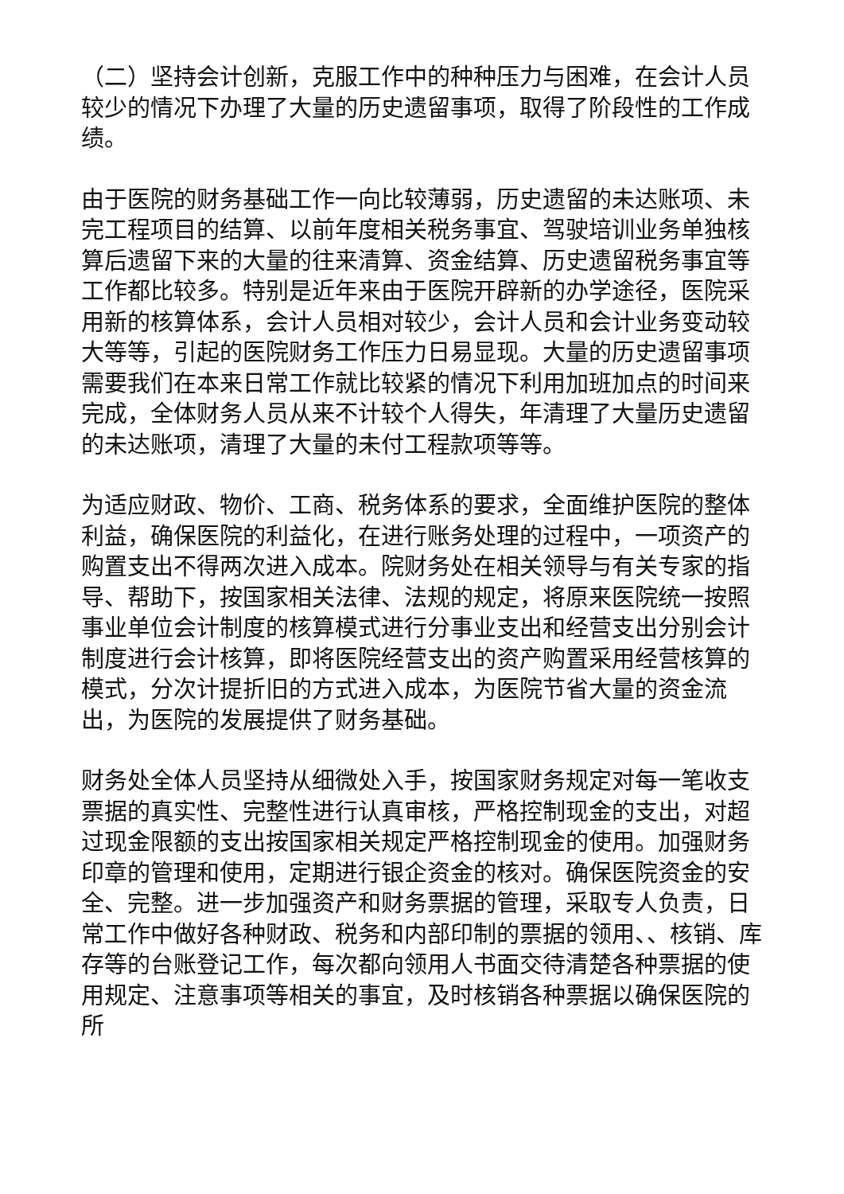（二）坚持会计创新，克服工作中的种种压力与困难，在会计人员较少的情况下办理了大量的历史遗留事项，取得了阶段性的工作成绩。
由于医院的财务基础工作一向比较薄弱，历史遗留的未达账项、未完工程项目的结算、以前年度相关税务事宜、驾驶培训业务单独核算后遗留下来的大量的往来清算、资金结算、历史遗留税务事宜等工作都比较多。特别是近年来由于医院开辟新的办学途径，医院采用新的核算体系，会计人员相对较少，会计人员和会计业务变动较大等等，引起的医院财务工作压力日易显现。大量的历史遗留事项需要我们在本来日常工作就比较紧的情况下利用加班加点的时间来完成，全体财务人员从来不计较个人得失，年清理了大量历史遗留的未达账项，清理了大量的未付工程款项等等。
为适应财政、物价、工商、税务体系的要求，全面维护医院的整体利益，确保医院的利益化，在进行账务处理的过程中，一项资产的购置支出不得两次进入成本。院财务处在相关领导与有关专家的指导、帮助下，按国家相关法律、法规的规定，将原来医院统一按照事业单位会计制度的核算模式进行分事业支出和经营支出分别会计制度进行会计核算，即将医院经营支出的资产购置采用经营核算的模式，分次计提折旧的方式进入成本，为医院节省大量的资金流出，为医院的发展提供了财务基础。
财务处全体人员坚持从细微处入手，按国家财务规定对每一笔收支票据的真实性、完整性进行认真审核，严格控制现金的支出，对超过现金限额的支出按国家相关规定严格控制现金的使用。加强财务印章的管理和使用，定期进行银企资金的核对。确保医院资金的安全、完整。进一步加强资产和财务票据的管理，采取专人负责，日常工作中做好各种财政、税务和内部印制的票据的领用、、核销、库存等的台账登记工作，每次都向领用人书面交待清楚各种票据的使用规定、注意事项等相关的事宜，及时核销各种票据以确保医院的所